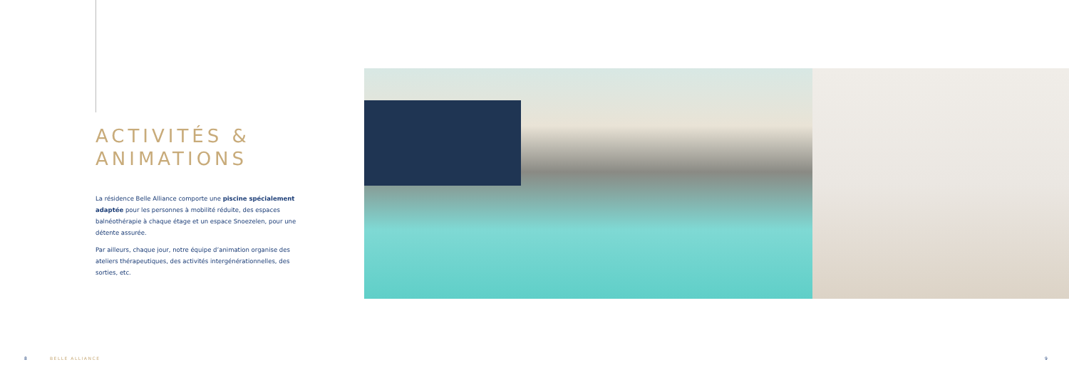ACTIVITÉS &
ANIMATIONS
La résidence Belle Alliance comporte une piscine spécialement adaptée pour les personnes à mobilité réduite, des espaces balnéothérapie à chaque étage et un espace Snoezelen, pour une détente assurée.
Par ailleurs, chaque jour, notre équipe d’animation organise des ateliers thérapeutiques, des activités intergénérationnelles, des sorties, etc.
8 BELLE ALLIANCE 9